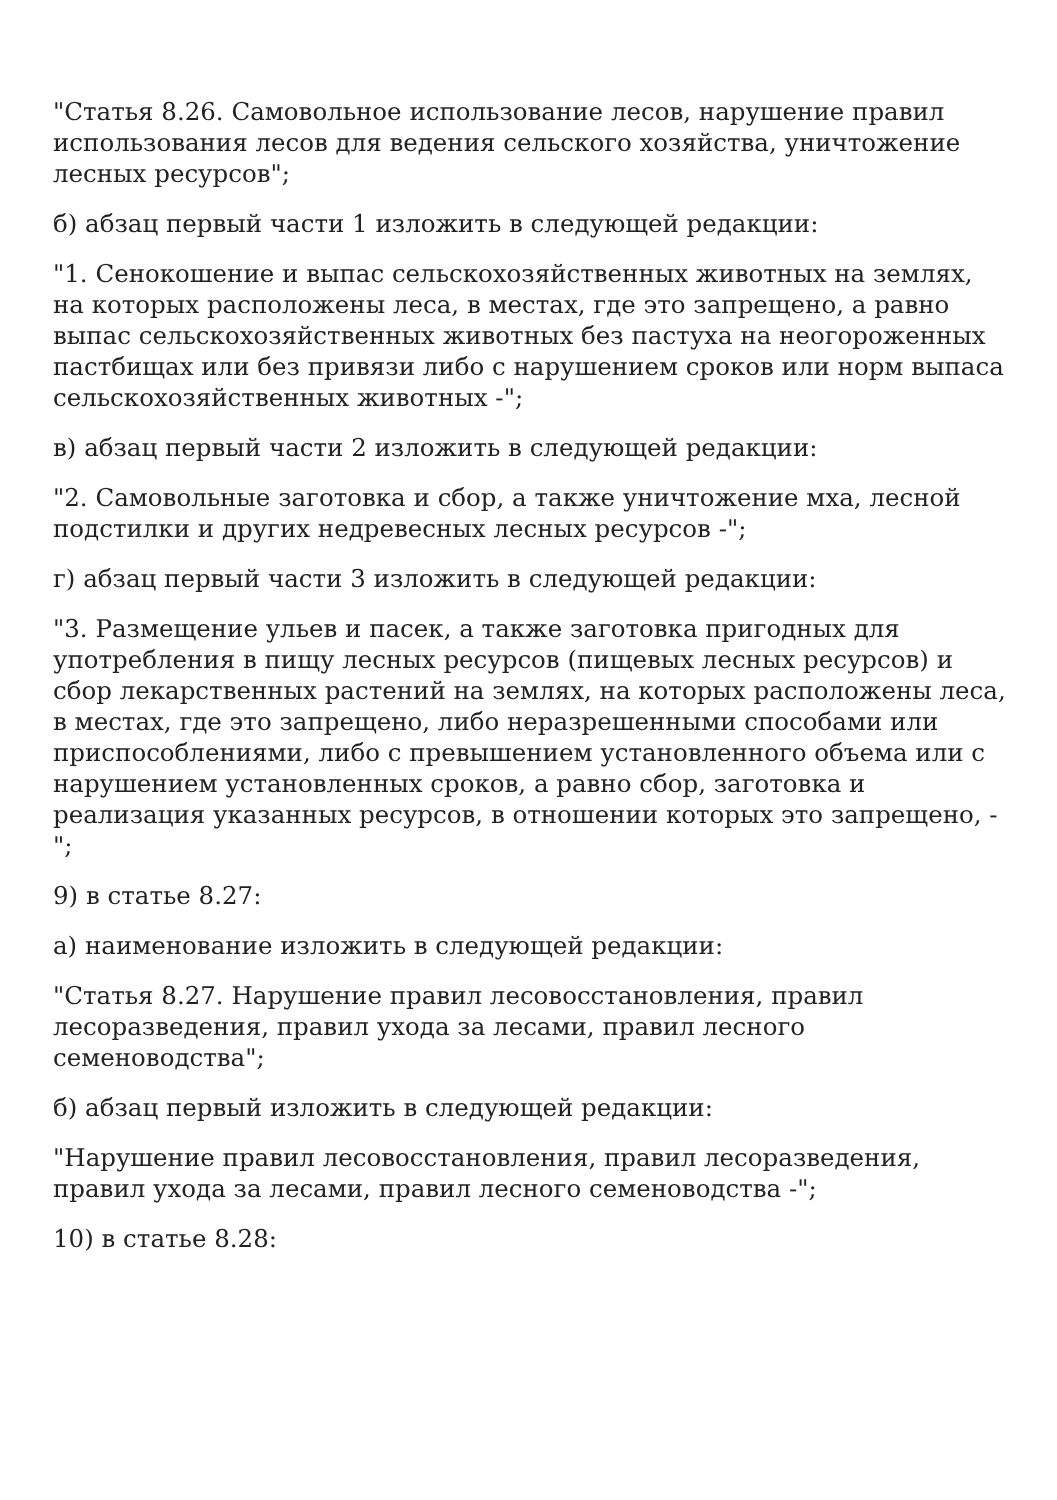"Статья 8.26. Самовольное использование лесов, нарушение правил использования лесов для ведения сельского хозяйства, уничтожение лесных ресурсов";
б) абзац первый части 1 изложить в следующей редакции:
"1. Сенокошение и выпас сельскохозяйственных животных на землях, на которых расположены леса, в местах, где это запрещено, а равно выпас сельскохозяйственных животных без пастуха на неогороженных пастбищах или без привязи либо с нарушением сроков или норм выпаса сельскохозяйственных животных -";
в) абзац первый части 2 изложить в следующей редакции:
"2. Самовольные заготовка и сбор, а также уничтожение мха, лесной подстилки и других недревесных лесных ресурсов -";
г) абзац первый части 3 изложить в следующей редакции:
"3. Размещение ульев и пасек, а также заготовка пригодных для употребления в пищу лесных ресурсов (пищевых лесных ресурсов) и сбор лекарственных растений на землях, на которых расположены леса, в местах, где это запрещено, либо неразрешенными способами или приспособлениями, либо с превышением установленного объема или с нарушением установленных сроков, а равно сбор, заготовка и реализация указанных ресурсов, в отношении которых это запрещено, -";
9) в статье 8.27:
а) наименование изложить в следующей редакции:
"Статья 8.27. Нарушение правил лесовосстановления, правил лесоразведения, правил ухода за лесами, правил лесного семеноводства";
б) абзац первый изложить в следующей редакции:
"Нарушение правил лесовосстановления, правил лесоразведения, правил ухода за лесами, правил лесного семеноводства -";
10) в статье 8.28: